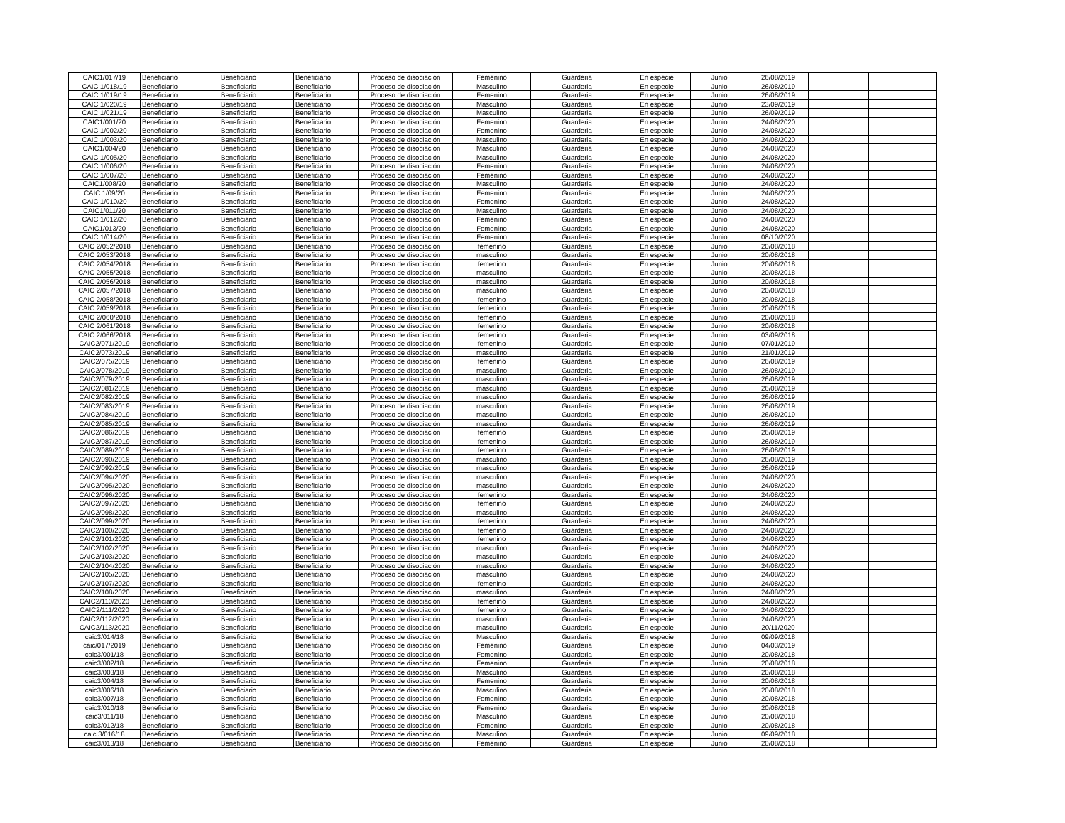| CAIC1/017/19 | Beneficiario | Beneficiario | Beneficiario | Proceso de disociación | Femenino | Guarderia | En especie | Junio | 26/08/2019 | | |
| CAIC 1/018/19 | Beneficiario | Beneficiario | Beneficiario | Proceso de disociación | Masculino | Guarderia | En especie | Junio | 26/08/2019 | | |
| CAIC 1/019/19 | Beneficiario | Beneficiario | Beneficiario | Proceso de disociación | Femenino | Guarderia | En especie | Junio | 26/08/2019 | | |
| CAIC 1/020/19 | Beneficiario | Beneficiario | Beneficiario | Proceso de disociación | Masculino | Guarderia | En especie | Junio | 23/09/2019 | | |
| CAIC 1/021/19 | Beneficiario | Beneficiario | Beneficiario | Proceso de disociación | Masculino | Guarderia | En especie | Junio | 26/09/2019 | | |
| CAIC1/001/20 | Beneficiario | Beneficiario | Beneficiario | Proceso de disociación | Femenino | Guarderia | En especie | Junio | 24/08/2020 | | |
| CAIC 1/002/20 | Beneficiario | Beneficiario | Beneficiario | Proceso de disociación | Femenino | Guarderia | En especie | Junio | 24/08/2020 | | |
| CAIC 1/003/20 | Beneficiario | Beneficiario | Beneficiario | Proceso de disociación | Masculino | Guarderia | En especie | Junio | 24/08/2020 | | |
| CAIC1/004/20 | Beneficiario | Beneficiario | Beneficiario | Proceso de disociación | Masculino | Guarderia | En especie | Junio | 24/08/2020 | | |
| CAIC 1/005/20 | Beneficiario | Beneficiario | Beneficiario | Proceso de disociación | Masculino | Guarderia | En especie | Junio | 24/08/2020 | | |
| CAIC 1/006/20 | Beneficiario | Beneficiario | Beneficiario | Proceso de disociación | Femenino | Guarderia | En especie | Junio | 24/08/2020 | | |
| CAIC 1/007/20 | Beneficiario | Beneficiario | Beneficiario | Proceso de disociación | Femenino | Guarderia | En especie | Junio | 24/08/2020 | | |
| CAIC1/008/20 | Beneficiario | Beneficiario | Beneficiario | Proceso de disociación | Masculino | Guarderia | En especie | Junio | 24/08/2020 | | |
| CAIC 1/09/20 | Beneficiario | Beneficiario | Beneficiario | Proceso de disociación | Femenino | Guarderia | En especie | Junio | 24/08/2020 | | |
| CAIC 1/010/20 | Beneficiario | Beneficiario | Beneficiario | Proceso de disociación | Femenino | Guarderia | En especie | Junio | 24/08/2020 | | |
| CAIC1/011/20 | Beneficiario | Beneficiario | Beneficiario | Proceso de disociación | Masculino | Guarderia | En especie | Junio | 24/08/2020 | | |
| CAIC 1/012/20 | Beneficiario | Beneficiario | Beneficiario | Proceso de disociación | Femenino | Guarderia | En especie | Junio | 24/08/2020 | | |
| CAIC1/013/20 | Beneficiario | Beneficiario | Beneficiario | Proceso de disociación | Femenino | Guarderia | En especie | Junio | 24/08/2020 | | |
| CAIC 1/014/20 | Beneficiario | Beneficiario | Beneficiario | Proceso de disociación | Femenino | Guarderia | En especie | Junio | 08/10/2020 | | |
| CAIC 2/052/2018 | Beneficiario | Beneficiario | Beneficiario | Proceso de disociación | femenino | Guarderia | En especie | Junio | 20/08/2018 | | |
| CAIC 2/053/2018 | Beneficiario | Beneficiario | Beneficiario | Proceso de disociación | masculino | Guarderia | En especie | Junio | 20/08/2018 | | |
| CAIC 2/054/2018 | Beneficiario | Beneficiario | Beneficiario | Proceso de disociación | femenino | Guarderia | En especie | Junio | 20/08/2018 | | |
| CAIC 2/055/2018 | Beneficiario | Beneficiario | Beneficiario | Proceso de disociación | masculino | Guarderia | En especie | Junio | 20/08/2018 | | |
| CAIC 2/056/2018 | Beneficiario | Beneficiario | Beneficiario | Proceso de disociación | masculino | Guarderia | En especie | Junio | 20/08/2018 | | |
| CAIC 2/057/2018 | Beneficiario | Beneficiario | Beneficiario | Proceso de disociación | masculino | Guarderia | En especie | Junio | 20/08/2018 | | |
| CAIC 2/058/2018 | Beneficiario | Beneficiario | Beneficiario | Proceso de disociación | femenino | Guarderia | En especie | Junio | 20/08/2018 | | |
| CAIC 2/059/2018 | Beneficiario | Beneficiario | Beneficiario | Proceso de disociación | femenino | Guarderia | En especie | Junio | 20/08/2018 | | |
| CAIC 2/060/2018 | Beneficiario | Beneficiario | Beneficiario | Proceso de disociación | femenino | Guarderia | En especie | Junio | 20/08/2018 | | |
| CAIC 2/061/2018 | Beneficiario | Beneficiario | Beneficiario | Proceso de disociación | femenino | Guarderia | En especie | Junio | 20/08/2018 | | |
| CAIC 2/066/2018 | Beneficiario | Beneficiario | Beneficiario | Proceso de disociación | femenino | Guarderia | En especie | Junio | 03/09/2018 | | |
| CAIC2/071/2019 | Beneficiario | Beneficiario | Beneficiario | Proceso de disociación | femenino | Guarderia | En especie | Junio | 07/01/2019 | | |
| CAIC2/073/2019 | Beneficiario | Beneficiario | Beneficiario | Proceso de disociación | masculino | Guarderia | En especie | Junio | 21/01/2019 | | |
| CAIC2/075/2019 | Beneficiario | Beneficiario | Beneficiario | Proceso de disociación | femenino | Guarderia | En especie | Junio | 26/08/2019 | | |
| CAIC2/078/2019 | Beneficiario | Beneficiario | Beneficiario | Proceso de disociación | masculino | Guarderia | En especie | Junio | 26/08/2019 | | |
| CAIC2/079/2019 | Beneficiario | Beneficiario | Beneficiario | Proceso de disociación | masculino | Guarderia | En especie | Junio | 26/08/2019 | | |
| CAIC2/081/2019 | Beneficiario | Beneficiario | Beneficiario | Proceso de disociación | masculino | Guarderia | En especie | Junio | 26/08/2019 | | |
| CAIC2/082/2019 | Beneficiario | Beneficiario | Beneficiario | Proceso de disociación | masculino | Guarderia | En especie | Junio | 26/08/2019 | | |
| CAIC2/083/2019 | Beneficiario | Beneficiario | Beneficiario | Proceso de disociación | masculino | Guarderia | En especie | Junio | 26/08/2019 | | |
| CAIC2/084/2019 | Beneficiario | Beneficiario | Beneficiario | Proceso de disociación | masculino | Guarderia | En especie | Junio | 26/08/2019 | | |
| CAIC2/085/2019 | Beneficiario | Beneficiario | Beneficiario | Proceso de disociación | masculino | Guarderia | En especie | Junio | 26/08/2019 | | |
| CAIC2/086/2019 | Beneficiario | Beneficiario | Beneficiario | Proceso de disociación | femenino | Guarderia | En especie | Junio | 26/08/2019 | | |
| CAIC2/087/2019 | Beneficiario | Beneficiario | Beneficiario | Proceso de disociación | femenino | Guarderia | En especie | Junio | 26/08/2019 | | |
| CAIC2/089/2019 | Beneficiario | Beneficiario | Beneficiario | Proceso de disociación | femenino | Guarderia | En especie | Junio | 26/08/2019 | | |
| CAIC2/090/2019 | Beneficiario | Beneficiario | Beneficiario | Proceso de disociación | masculino | Guarderia | En especie | Junio | 26/08/2019 | | |
| CAIC2/092/2019 | Beneficiario | Beneficiario | Beneficiario | Proceso de disociación | masculino | Guarderia | En especie | Junio | 26/08/2019 | | |
| CAIC2/094/2020 | Beneficiario | Beneficiario | Beneficiario | Proceso de disociación | masculino | Guarderia | En especie | Junio | 24/08/2020 | | |
| CAIC2/095/2020 | Beneficiario | Beneficiario | Beneficiario | Proceso de disociación | masculino | Guarderia | En especie | Junio | 24/08/2020 | | |
| CAIC2/096/2020 | Beneficiario | Beneficiario | Beneficiario | Proceso de disociación | femenino | Guarderia | En especie | Junio | 24/08/2020 | | |
| CAIC2/097/2020 | Beneficiario | Beneficiario | Beneficiario | Proceso de disociación | femenino | Guarderia | En especie | Junio | 24/08/2020 | | |
| CAIC2/098/2020 | Beneficiario | Beneficiario | Beneficiario | Proceso de disociación | masculino | Guarderia | En especie | Junio | 24/08/2020 | | |
| CAIC2/099/2020 | Beneficiario | Beneficiario | Beneficiario | Proceso de disociación | femenino | Guarderia | En especie | Junio | 24/08/2020 | | |
| CAIC2/100/2020 | Beneficiario | Beneficiario | Beneficiario | Proceso de disociación | femenino | Guarderia | En especie | Junio | 24/08/2020 | | |
| CAIC2/101/2020 | Beneficiario | Beneficiario | Beneficiario | Proceso de disociación | femenino | Guarderia | En especie | Junio | 24/08/2020 | | |
| CAIC2/102/2020 | Beneficiario | Beneficiario | Beneficiario | Proceso de disociación | masculino | Guarderia | En especie | Junio | 24/08/2020 | | |
| CAIC2/103/2020 | Beneficiario | Beneficiario | Beneficiario | Proceso de disociación | masculino | Guarderia | En especie | Junio | 24/08/2020 | | |
| CAIC2/104/2020 | Beneficiario | Beneficiario | Beneficiario | Proceso de disociación | masculino | Guarderia | En especie | Junio | 24/08/2020 | | |
| CAIC2/105/2020 | Beneficiario | Beneficiario | Beneficiario | Proceso de disociación | masculino | Guarderia | En especie | Junio | 24/08/2020 | | |
| CAIC2/107/2020 | Beneficiario | Beneficiario | Beneficiario | Proceso de disociación | femenino | Guarderia | En especie | Junio | 24/08/2020 | | |
| CAIC2/108/2020 | Beneficiario | Beneficiario | Beneficiario | Proceso de disociación | masculino | Guarderia | En especie | Junio | 24/08/2020 | | |
| CAIC2/110/2020 | Beneficiario | Beneficiario | Beneficiario | Proceso de disociación | femenino | Guarderia | En especie | Junio | 24/08/2020 | | |
| CAIC2/111/2020 | Beneficiario | Beneficiario | Beneficiario | Proceso de disociación | femenino | Guarderia | En especie | Junio | 24/08/2020 | | |
| CAIC2/112/2020 | Beneficiario | Beneficiario | Beneficiario | Proceso de disociación | masculino | Guarderia | En especie | Junio | 24/08/2020 | | |
| CAIC2/113/2020 | Beneficiario | Beneficiario | Beneficiario | Proceso de disociación | masculino | Guarderia | En especie | Junio | 20/11/2020 | | |
| caic3/014/18 | Beneficiario | Beneficiario | Beneficiario | Proceso de disociación | Masculino | Guarderia | En especie | Junio | 09/09/2018 | | |
| caic/017/2019 | Beneficiario | Beneficiario | Beneficiario | Proceso de disociación | Femenino | Guarderia | En especie | Junio | 04/03/2019 | | |
| caic3/001/18 | Beneficiario | Beneficiario | Beneficiario | Proceso de disociación | Femenino | Guarderia | En especie | Junio | 20/08/2018 | | |
| caic3/002/18 | Beneficiario | Beneficiario | Beneficiario | Proceso de disociación | Femenino | Guarderia | En especie | Junio | 20/08/2018 | | |
| caic3/003/18 | Beneficiario | Beneficiario | Beneficiario | Proceso de disociación | Masculino | Guarderia | En especie | Junio | 20/08/2018 | | |
| caic3/004/18 | Beneficiario | Beneficiario | Beneficiario | Proceso de disociación | Femenino | Guarderia | En especie | Junio | 20/08/2018 | | |
| caic3/006/18 | Beneficiario | Beneficiario | Beneficiario | Proceso de disociación | Masculino | Guarderia | En especie | Junio | 20/08/2018 | | |
| caic3/007/18 | Beneficiario | Beneficiario | Beneficiario | Proceso de disociación | Femenino | Guarderia | En especie | Junio | 20/08/2018 | | |
| caic3/010/18 | Beneficiario | Beneficiario | Beneficiario | Proceso de disociación | Femenino | Guarderia | En especie | Junio | 20/08/2018 | | |
| caic3/011/18 | Beneficiario | Beneficiario | Beneficiario | Proceso de disociación | Masculino | Guarderia | En especie | Junio | 20/08/2018 | | |
| caic3/012/18 | Beneficiario | Beneficiario | Beneficiario | Proceso de disociación | Femenino | Guarderia | En especie | Junio | 20/08/2018 | | |
| caic 3/016/18 | Beneficiario | Beneficiario | Beneficiario | Proceso de disociación | Masculino | Guarderia | En especie | Junio | 09/09/2018 | | |
| caic3/013/18 | Beneficiario | Beneficiario | Beneficiario | Proceso de disociación | Femenino | Guarderia | En especie | Junio | 20/08/2018 | | |